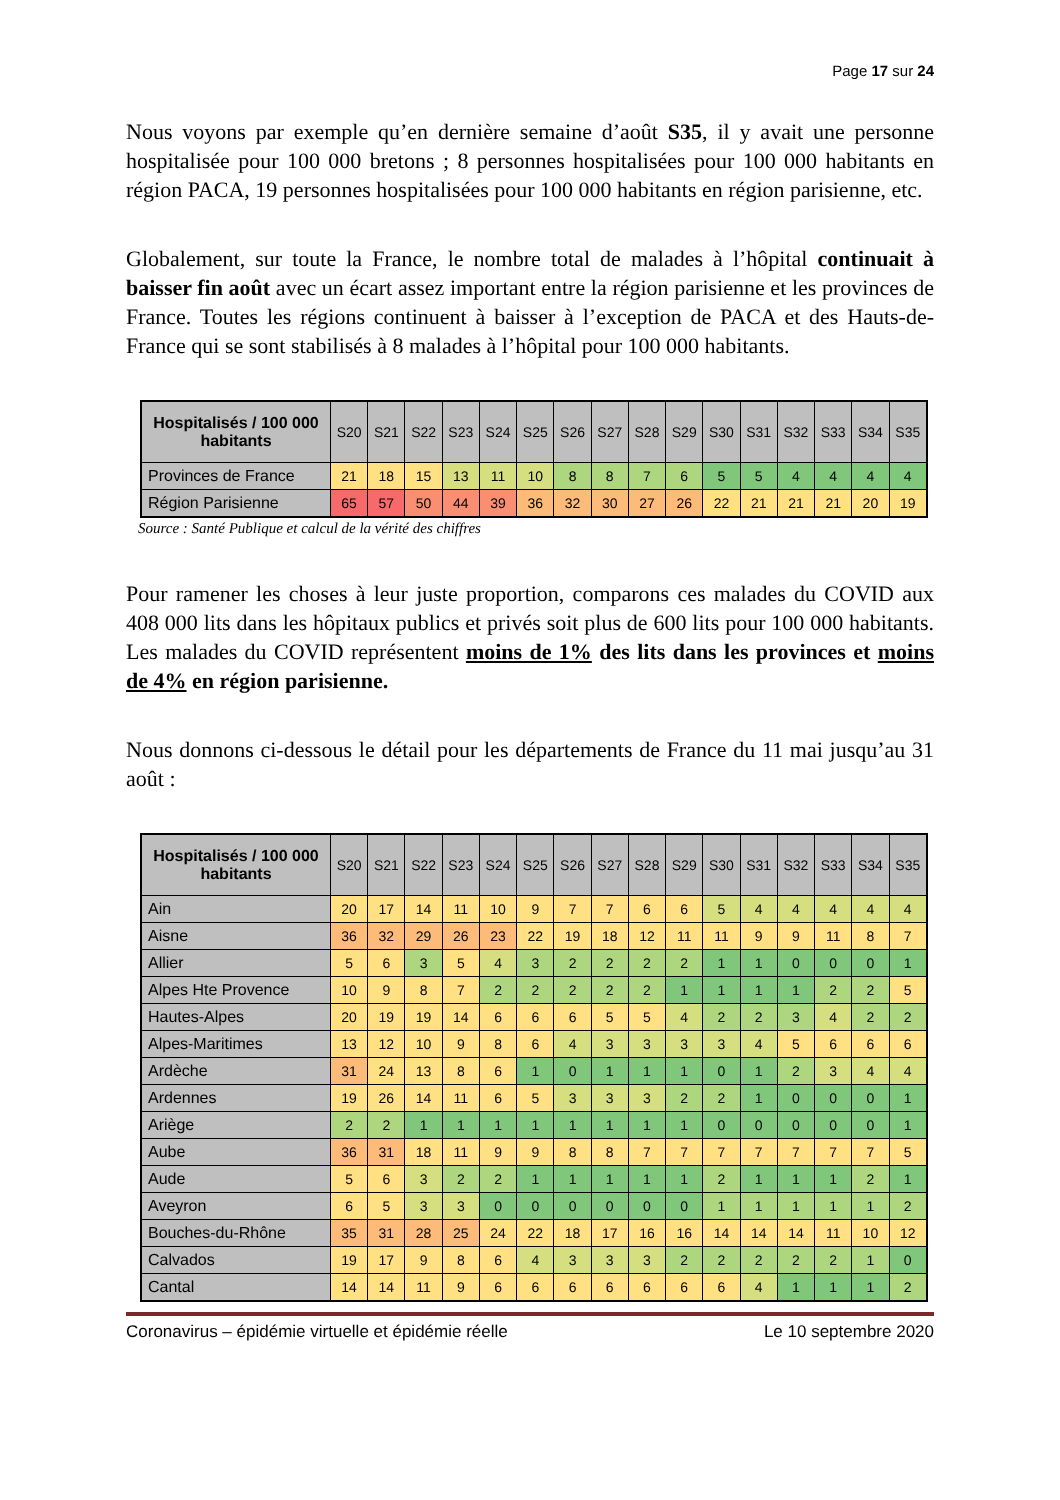Page 17 sur 24
Nous voyons par exemple qu’en dernière semaine d’août S35, il y avait une personne hospitalisée pour 100 000 bretons ; 8 personnes hospitalisées pour 100 000 habitants en région PACA, 19 personnes hospitalisées pour 100 000 habitants en région parisienne, etc.
Globalement, sur toute la France, le nombre total de malades à l’hôpital continuait à baisser fin août avec un écart assez important entre la région parisienne et les provinces de France. Toutes les régions continuent à baisser à l’exception de PACA et des Hauts-de-France qui se sont stabilisés à 8 malades à l’hôpital pour 100 000 habitants.
| Hospitalisés / 100 000 habitants | S20 | S21 | S22 | S23 | S24 | S25 | S26 | S27 | S28 | S29 | S30 | S31 | S32 | S33 | S34 | S35 |
| --- | --- | --- | --- | --- | --- | --- | --- | --- | --- | --- | --- | --- | --- | --- | --- | --- |
| Provinces de France | 21 | 18 | 15 | 13 | 11 | 10 | 8 | 8 | 7 | 6 | 5 | 5 | 4 | 4 | 4 | 4 |
| Région Parisienne | 65 | 57 | 50 | 44 | 39 | 36 | 32 | 30 | 27 | 26 | 22 | 21 | 21 | 21 | 20 | 19 |
Source : Santé Publique et calcul de la vérité des chiffres
Pour ramener les choses à leur juste proportion, comparons ces malades du COVID aux 408 000 lits dans les hôpitaux publics et privés soit plus de 600 lits pour 100 000 habitants. Les malades du COVID représentent moins de 1% des lits dans les provinces et moins de 4% en région parisienne.
Nous donnons ci-dessous le détail pour les départements de France du 11 mai jusqu’au 31 août :
| Hospitalisés / 100 000 habitants | S20 | S21 | S22 | S23 | S24 | S25 | S26 | S27 | S28 | S29 | S30 | S31 | S32 | S33 | S34 | S35 |
| --- | --- | --- | --- | --- | --- | --- | --- | --- | --- | --- | --- | --- | --- | --- | --- | --- |
| Ain | 20 | 17 | 14 | 11 | 10 | 9 | 7 | 7 | 6 | 6 | 5 | 4 | 4 | 4 | 4 | 4 |
| Aisne | 36 | 32 | 29 | 26 | 23 | 22 | 19 | 18 | 12 | 11 | 11 | 9 | 9 | 11 | 8 | 7 |
| Allier | 5 | 6 | 3 | 5 | 4 | 3 | 2 | 2 | 2 | 2 | 1 | 1 | 0 | 0 | 0 | 1 |
| Alpes Hte Provence | 10 | 9 | 8 | 7 | 2 | 2 | 2 | 2 | 2 | 1 | 1 | 1 | 1 | 2 | 2 | 5 |
| Hautes-Alpes | 20 | 19 | 19 | 14 | 6 | 6 | 6 | 5 | 5 | 4 | 2 | 2 | 3 | 4 | 2 | 2 |
| Alpes-Maritimes | 13 | 12 | 10 | 9 | 8 | 6 | 4 | 3 | 3 | 3 | 3 | 4 | 5 | 6 | 6 | 6 |
| Ardèche | 31 | 24 | 13 | 8 | 6 | 1 | 0 | 1 | 1 | 1 | 0 | 1 | 2 | 3 | 4 | 4 |
| Ardennes | 19 | 26 | 14 | 11 | 6 | 5 | 3 | 3 | 3 | 2 | 2 | 1 | 0 | 0 | 0 | 1 |
| Ariège | 2 | 2 | 1 | 1 | 1 | 1 | 1 | 1 | 1 | 1 | 0 | 0 | 0 | 0 | 0 | 1 |
| Aube | 36 | 31 | 18 | 11 | 9 | 9 | 8 | 8 | 7 | 7 | 7 | 7 | 7 | 7 | 7 | 5 |
| Aude | 5 | 6 | 3 | 2 | 2 | 1 | 1 | 1 | 1 | 1 | 2 | 1 | 1 | 1 | 2 | 1 |
| Aveyron | 6 | 5 | 3 | 3 | 0 | 0 | 0 | 0 | 0 | 0 | 1 | 1 | 1 | 1 | 1 | 2 |
| Bouches-du-Rhône | 35 | 31 | 28 | 25 | 24 | 22 | 18 | 17 | 16 | 16 | 14 | 14 | 14 | 11 | 10 | 12 |
| Calvados | 19 | 17 | 9 | 8 | 6 | 4 | 3 | 3 | 3 | 2 | 2 | 2 | 2 | 2 | 1 | 0 |
| Cantal | 14 | 14 | 11 | 9 | 6 | 6 | 6 | 6 | 6 | 6 | 6 | 4 | 1 | 1 | 1 | 2 |
Coronavirus – épidémie virtuelle et épidémie réelle Le 10 septembre 2020